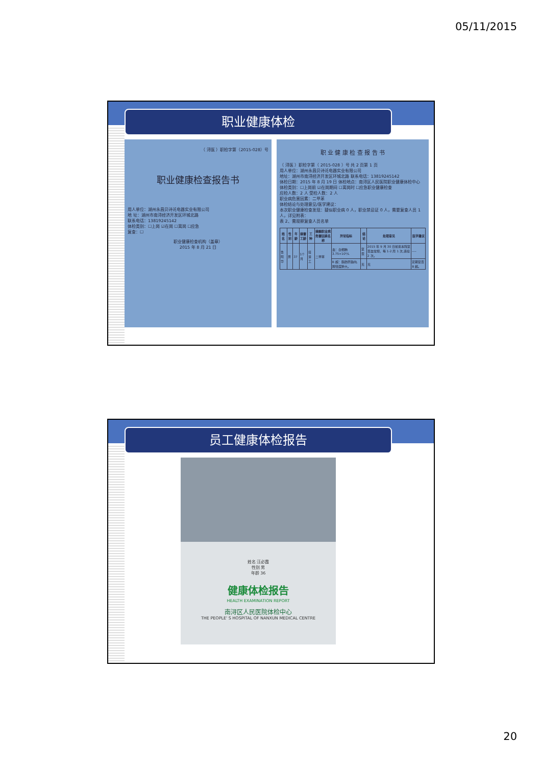05/11/2015
职业健康体检
（ 浔医 ）职检字第（2015-028）号
职业健康检查报告书
用人单位：湖州永昌贝诗讬电器实业有限公司
地 址：湖州市南浔经济开发区环城北路
联系电话：13819245142
体检类别：☐上岗 ☑在岗 ☐离岗 ☐应急
复查：☐
职业健康检查机构（盖章）
2015 年 8 月 21 日
职 业 健 康 检 查 报 告 书
（ 浔医 ）职检字第（ 2015-028 ）号 共 2 页第 1 页
用人单位：湖州永昌贝诗讬电器实业有限公司
地址：湖州市南浔经济开发区环城北路 联系电话：13819245142
体检日期：2015 年 8 月 19 日 体检地点：南浔区人民医院职业健康体检中心
体检类别：☐上岗前 ☑在岗期间 ☐离岗时 ☐应急职业健康检查
应检人数：2 人 受检人数：2 人
职业病危害因素：二甲苯
体检结论与处理意见/医学建议：
本次职业健康检查发现：疑似职业病 0 人，职业禁忌证 0 人，需要复查人员 1 人，详见附表：
表 2、需观察复查人员名单
| 姓名 | 性别 | 年龄 | 接害工龄 | 工种 | 接触职业病危害因素名称 | 异常指标 | 结论 | 处理意见 | 医学建议 |
| --- | --- | --- | --- | --- | --- | --- | --- | --- | --- |
| 鲁阿华 | 男 | 37 | 1个月 | 接漆工 | 二甲苯 | 血：白细胞 3.75×10⁹/L | 复查 | 2015 年 9 月 30 日前来本院复查血常规，每 1-2 周 1 次,连续 2 次。 | ---- |
| | | | | | | B 超：脂肪肝趋向,脾轻度肿大。 | 无 | 无 | 定期复查 B 超。 |
员工健康体检报告
姓名 汪必霞
性别 男
年龄 36
健康体检报告
HEALTH EXAMINATION REPORT
南浔区人民医院体检中心
THE PEOPLE' S HOSPITAL OF NANXUN MEDICAL CENTRE
20